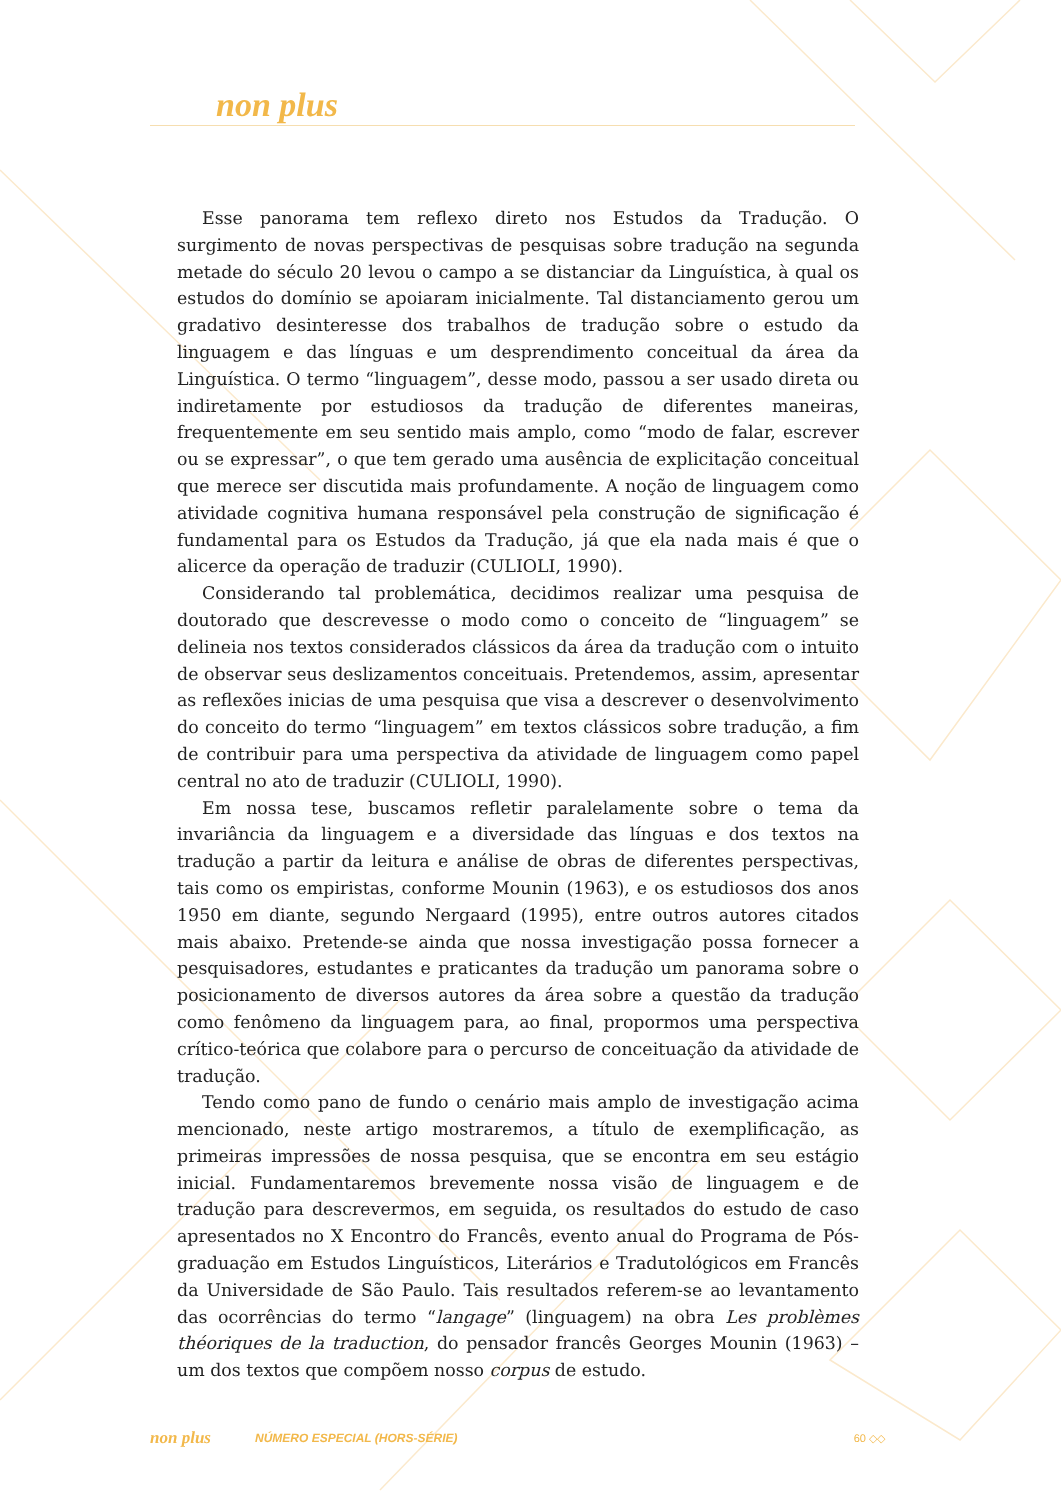non plus
Esse panorama tem reflexo direto nos Estudos da Tradução. O surgimento de novas perspectivas de pesquisas sobre tradução na segunda metade do século 20 levou o campo a se distanciar da Linguística, à qual os estudos do domínio se apoiaram inicialmente. Tal distanciamento gerou um gradativo desinteresse dos trabalhos de tradução sobre o estudo da linguagem e das línguas e um desprendimento conceitual da área da Linguística. O termo “linguagem”, desse modo, passou a ser usado direta ou indiretamente por estudiosos da tradução de diferentes maneiras, frequentemente em seu sentido mais amplo, como “modo de falar, escrever ou se expressar”, o que tem gerado uma ausência de explicitação conceitual que merece ser discutida mais profundamente. A noção de linguagem como atividade cognitiva humana responsável pela construção de significação é fundamental para os Estudos da Tradução, já que ela nada mais é que o alicerce da operação de traduzir (CULIOLI, 1990).
Considerando tal problemática, decidimos realizar uma pesquisa de doutorado que descrevesse o modo como o conceito de “linguagem” se delineia nos textos considerados clássicos da área da tradução com o intuito de observar seus deslizamentos conceituais. Pretendemos, assim, apresentar as reflexões inicias de uma pesquisa que visa a descrever o desenvolvimento do conceito do termo “linguagem” em textos clássicos sobre tradução, a fim de contribuir para uma perspectiva da atividade de linguagem como papel central no ato de traduzir (CULIOLI, 1990).
Em nossa tese, buscamos refletir paralelamente sobre o tema da invariância da linguagem e a diversidade das línguas e dos textos na tradução a partir da leitura e análise de obras de diferentes perspectivas, tais como os empiristas, conforme Mounin (1963), e os estudiosos dos anos 1950 em diante, segundo Nergaard (1995), entre outros autores citados mais abaixo. Pretende-se ainda que nossa investigação possa fornecer a pesquisadores, estudantes e praticantes da tradução um panorama sobre o posicionamento de diversos autores da área sobre a questão da tradução como fenômeno da linguagem para, ao final, propormos uma perspectiva crítico-teórica que colabore para o percurso de conceituação da atividade de tradução.
Tendo como pano de fundo o cenário mais amplo de investigação acima mencionado, neste artigo mostraremos, a título de exemplificação, as primeiras impressões de nossa pesquisa, que se encontra em seu estágio inicial. Fundamentaremos brevemente nossa visão de linguagem e de tradução para descrevermos, em seguida, os resultados do estudo de caso apresentados no X Encontro do Francês, evento anual do Programa de Pós-graduação em Estudos Linguísticos, Literários e Tradutológicos em Francês da Universidade de São Paulo. Tais resultados referem-se ao levantamento das ocorrências do termo “langage” (linguagem) na obra Les problèmes théoriques de la traduction, do pensador francês Georges Mounin (1963) – um dos textos que compõem nosso corpus de estudo.
non plus NÚMERO ESPECIAL (HORS-SÉRIE) 60 ◇◇